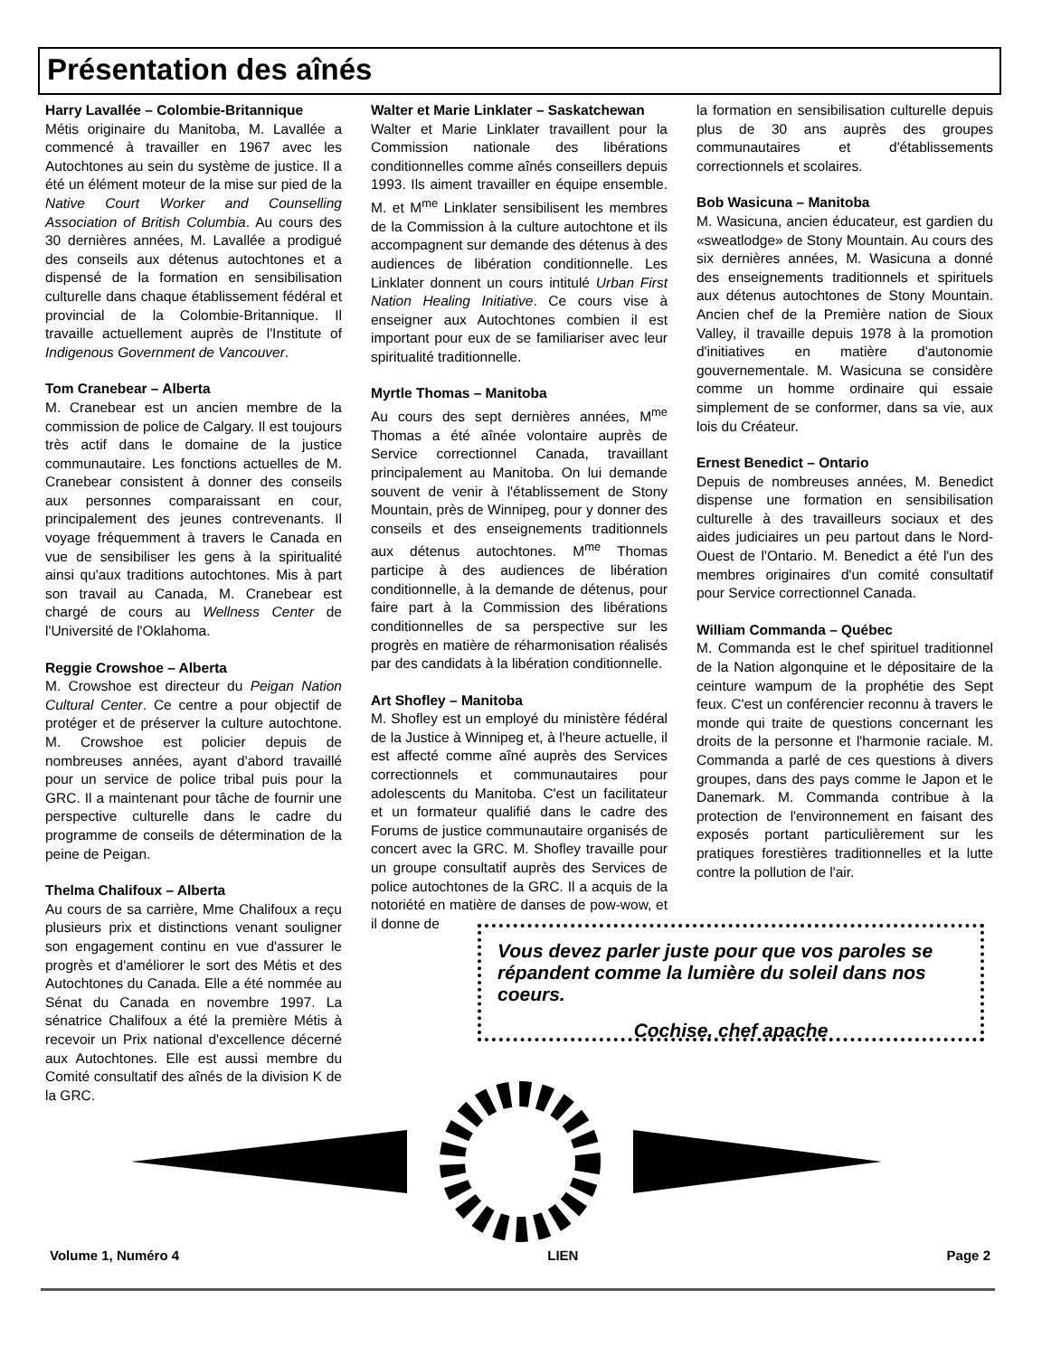Présentation des aînés
Harry Lavallée – Colombie-Britannique
Métis originaire du Manitoba, M. Lavallée a commencé à travailler en 1967 avec les Autochtones au sein du système de justice. Il a été un élément moteur de la mise sur pied de la Native Court Worker and Counselling Association of British Columbia. Au cours des 30 dernières années, M. Lavallée a prodigué des conseils aux détenus autochtones et a dispensé de la formation en sensibilisation culturelle dans chaque établissement fédéral et provincial de la Colombie-Britannique. Il travaille actuellement auprès de l'Institute of Indigenous Government de Vancouver.
Tom Cranebear – Alberta
M. Cranebear est un ancien membre de la commission de police de Calgary. Il est toujours très actif dans le domaine de la justice communautaire. Les fonctions actuelles de M. Cranebear consistent à donner des conseils aux personnes comparaissant en cour, principalement des jeunes contrevenants. Il voyage fréquemment à travers le Canada en vue de sensibiliser les gens à la spiritualité ainsi qu'aux traditions autochtones. Mis à part son travail au Canada, M. Cranebear est chargé de cours au Wellness Center de l'Université de l'Oklahoma.
Reggie Crowshoe – Alberta
M. Crowshoe est directeur du Peigan Nation Cultural Center. Ce centre a pour objectif de protéger et de préserver la culture autochtone. M. Crowshoe est policier depuis de nombreuses années, ayant d'abord travaillé pour un service de police tribal puis pour la GRC. Il a maintenant pour tâche de fournir une perspective culturelle dans le cadre du programme de conseils de détermination de la peine de Peigan.
Thelma Chalifoux – Alberta
Au cours de sa carrière, Mme Chalifoux a reçu plusieurs prix et distinctions venant souligner son engagement continu en vue d'assurer le progrès et d'améliorer le sort des Métis et des Autochtones du Canada. Elle a été nommée au Sénat du Canada en novembre 1997. La sénatrice Chalifoux a été la première Métis à recevoir un Prix national d'excellence décerné aux Autochtones. Elle est aussi membre du Comité consultatif des aînés de la division K de la GRC.
Walter et Marie Linklater – Saskatchewan
Walter et Marie Linklater travaillent pour la Commission nationale des libérations conditionnelles comme aînés conseillers depuis 1993. Ils aiment travailler en équipe ensemble. M. et M<sup>me</sup> Linklater sensibilisent les membres de la Commission à la culture autochtone et ils accompagnent sur demande des détenus à des audiences de libération conditionnelle. Les Linklater donnent un cours intitulé Urban First Nation Healing Initiative. Ce cours vise à enseigner aux Autochtones combien il est important pour eux de se familiariser avec leur spiritualité traditionnelle.
Myrtle Thomas – Manitoba
Au cours des sept dernières années, M<sup>me</sup> Thomas a été aînée volontaire auprès de Service correctionnel Canada, travaillant principalement au Manitoba. On lui demande souvent de venir à l'établissement de Stony Mountain, près de Winnipeg, pour y donner des conseils et des enseignements traditionnels aux détenus autochtones. M<sup>me</sup> Thomas participe à des audiences de libération conditionnelle, à la demande de détenus, pour faire part à la Commission des libérations conditionnelles de sa perspective sur les progrès en matière de réharmonisation réalisés par des candidats à la libération conditionnelle.
Art Shofley – Manitoba
M. Shofley est un employé du ministère fédéral de la Justice à Winnipeg et, à l'heure actuelle, il est affecté comme aîné auprès des Services correctionnels et communautaires pour adolescents du Manitoba. C'est un facilitateur et un formateur qualifié dans le cadre des Forums de justice communautaire organisés de concert avec la GRC. M. Shofley travaille pour un groupe consultatif auprès des Services de police autochtones de la GRC. Il a acquis de la notoriété en matière de danses de pow-wow, et il donne de
la formation en sensibilisation culturelle depuis plus de 30 ans auprès des groupes communautaires et d'établissements correctionnels et scolaires.
Bob Wasicuna – Manitoba
M. Wasicuna, ancien éducateur, est gardien du «sweatlodge» de Stony Mountain. Au cours des six dernières années, M. Wasicuna a donné des enseignements traditionnels et spirituels aux détenus autochtones de Stony Mountain. Ancien chef de la Première nation de Sioux Valley, il travaille depuis 1978 à la promotion d'initiatives en matière d'autonomie gouvernementale. M. Wasicuna se considère comme un homme ordinaire qui essaie simplement de se conformer, dans sa vie, aux lois du Créateur.
Ernest Benedict – Ontario
Depuis de nombreuses années, M. Benedict dispense une formation en sensibilisation culturelle à des travailleurs sociaux et des aides judiciaires un peu partout dans le Nord-Ouest de l'Ontario. M. Benedict a été l'un des membres originaires d'un comité consultatif pour Service correctionnel Canada.
William Commanda – Québec
M. Commanda est le chef spirituel traditionnel de la Nation algonquine et le dépositaire de la ceinture wampum de la prophétie des Sept feux. C'est un conférencier reconnu à travers le monde qui traite de questions concernant les droits de la personne et l'harmonie raciale. M. Commanda a parlé de ces questions à divers groupes, dans des pays comme le Japon et le Danemark. M. Commanda contribue à la protection de l'environnement en faisant des exposés portant particulièrement sur les pratiques forestières traditionnelles et la lutte contre la pollution de l'air.
Vous devez parler juste pour que vos paroles se répandent comme la lumière du soleil dans nos coeurs.
Cochise, chef apache
Volume 1, Numéro 4 LIEN Page 2